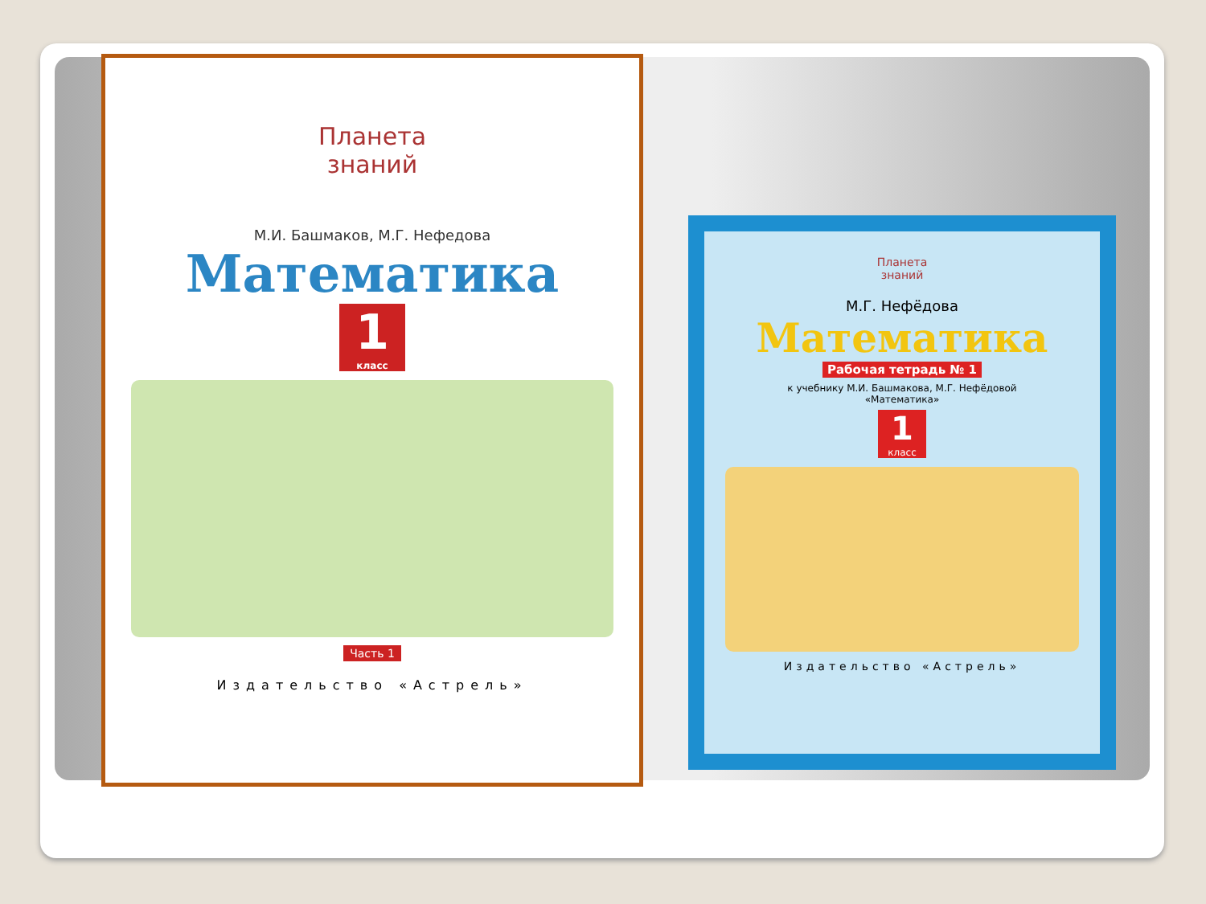Планета
знаний
М.И. Башмаков, М.Г. Нефедова
Математика
1
класс
Часть 1
Издательство «Астрель»
Планета
знаний
М.Г. Нефёдова
Математика
Рабочая тетрадь № 1
к учебнику М.И. Башмакова, М.Г. Нефёдовой
«Математика»
1
класс
Издательство «Астрель»